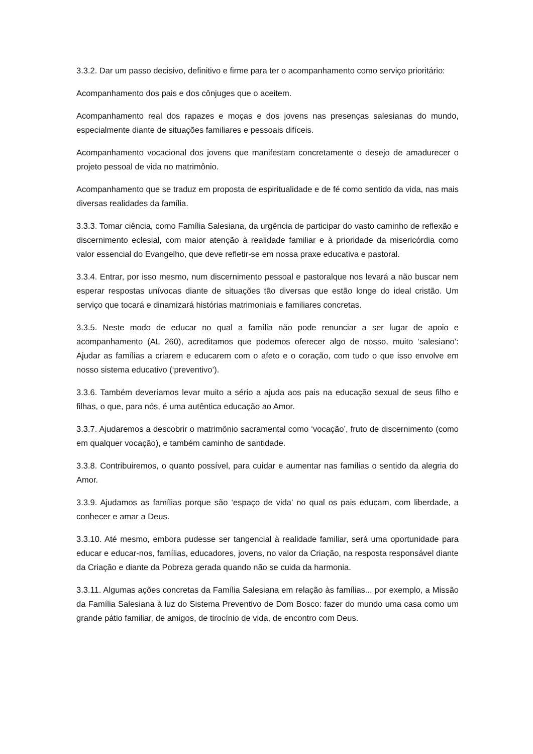3.3.2. Dar um passo decisivo, definitivo e firme para ter o acompanhamento como serviço prioritário:
Acompanhamento dos pais e dos cônjuges que o aceitem.
Acompanhamento real dos rapazes e moças e dos jovens nas presenças salesianas do mundo, especialmente diante de situações familiares e pessoais difíceis.
Acompanhamento vocacional dos jovens que manifestam concretamente o desejo de amadurecer o projeto pessoal de vida no matrimônio.
Acompanhamento que se traduz em proposta de espiritualidade e de fé como sentido da vida, nas mais diversas realidades da família.
3.3.3. Tomar ciência, como Família Salesiana, da urgência de participar do vasto caminho de reflexão e discernimento eclesial, com maior atenção à realidade familiar e à prioridade da misericórdia como valor essencial do Evangelho, que deve refletir-se em nossa praxe educativa e pastoral.
3.3.4. Entrar, por isso mesmo, num discernimento pessoal e pastoralque nos levará a não buscar nem esperar respostas unívocas diante de situações tão diversas que estão longe do ideal cristão. Um serviço que tocará e dinamizará histórias matrimoniais e familiares concretas.
3.3.5. Neste modo de educar no qual a família não pode renunciar a ser lugar de apoio e acompanhamento (AL 260), acreditamos que podemos oferecer algo de nosso, muito ‘salesiano’: Ajudar as famílias a criarem e educarem com o afeto e o coração, com tudo o que isso envolve em nosso sistema educativo (‘preventivo’).
3.3.6. Também deveríamos levar muito a sério a ajuda aos pais na educação sexual de seus filho e filhas, o que, para nós, é uma autêntica educação ao Amor.
3.3.7. Ajudaremos a descobrir o matrimônio sacramental como ‘vocação’, fruto de discernimento (como em qualquer vocação), e também caminho de santidade.
3.3.8. Contribuiremos, o quanto possível, para cuidar e aumentar nas famílias o sentido da alegria do Amor.
3.3.9. Ajudamos as famílias porque são ‘espaço de vida’ no qual os pais educam, com liberdade, a conhecer e amar a Deus.
3.3.10. Até mesmo, embora pudesse ser tangencial à realidade familiar, será uma oportunidade para educar e educar-nos, famílias, educadores, jovens, no valor da Criação, na resposta responsável diante da Criação e diante da Pobreza gerada quando não se cuida da harmonia.
3.3.11. Algumas ações concretas da Família Salesiana em relação às famílias... por exemplo, a Missão da Família Salesiana à luz do Sistema Preventivo de Dom Bosco: fazer do mundo uma casa como um grande pátio familiar, de amigos, de tirocínio de vida, de encontro com Deus.